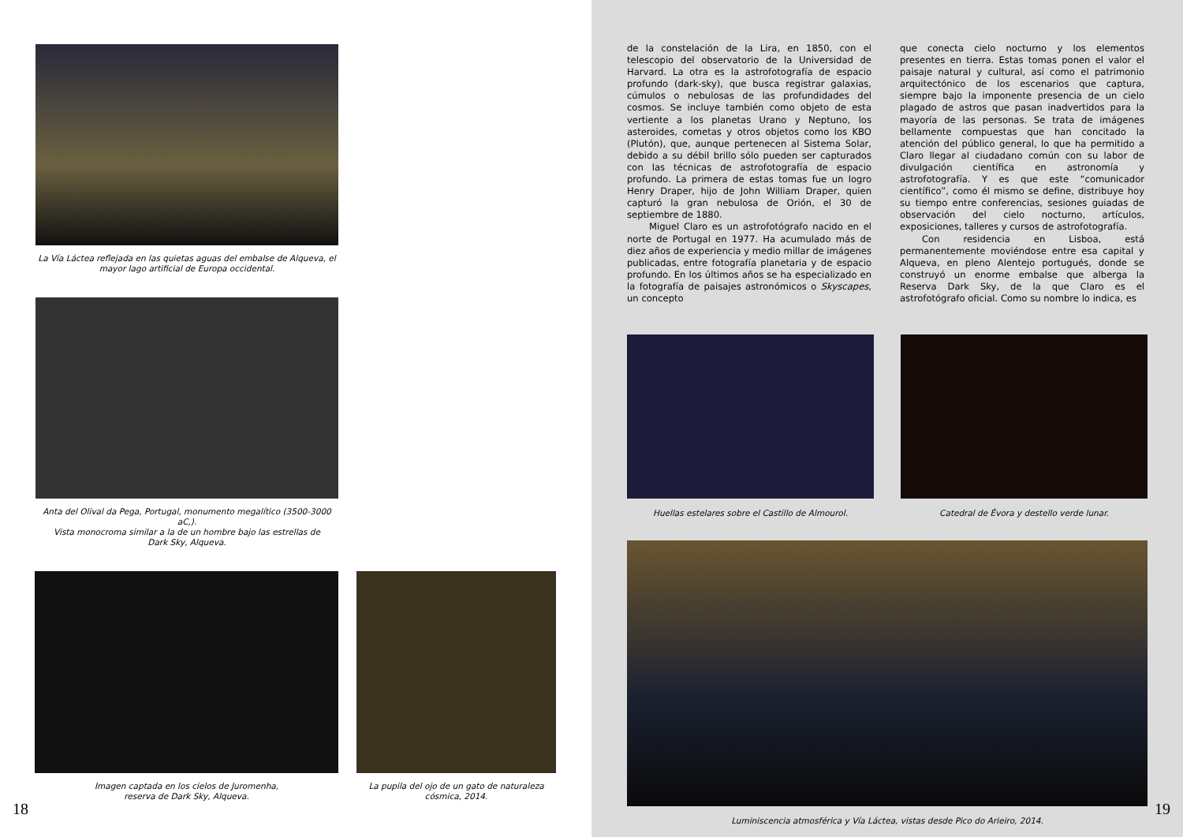La Vía Láctea reflejada en las quietas aguas del embalse de Alqueva, el mayor lago artificial de Europa occidental.
Anta del Olival da Pega, Portugal, monumento megalítico (3500-3000 aC,).
Vista monocroma similar a la de un hombre bajo las estrellas de
Dark Sky, Alqueva.
Imagen captada en los cielos de Juromenha,
reserva de Dark Sky, Alqueva.
La pupila del ojo de un gato de naturaleza
cósmica, 2014.
18
de la constelación de la Lira, en 1850, con el telescopio del observatorio de la Universidad de Harvard. La otra es la astrofotografía de espacio profundo (dark-sky), que busca registrar galaxias, cúmulos o nebulosas de las profundidades del cosmos. Se incluye también como objeto de esta vertiente a los planetas Urano y Neptuno, los asteroides, cometas y otros objetos como los KBO (Plutón), que, aunque pertenecen al Sistema Solar, debido a su débil brillo sólo pueden ser capturados con las técnicas de astrofotografía de espacio profundo. La primera de estas tomas fue un logro Henry Draper, hijo de John William Draper, quien capturó la gran nebulosa de Orión, el 30 de septiembre de 1880.
Miguel Claro es un astrofotógrafo nacido en el norte de Portugal en 1977. Ha acumulado más de diez años de experiencia y medio millar de imágenes publicadas, entre fotografía planetaria y de espacio profundo. En los últimos años se ha especializado en la fotografía de paisajes astronómicos o Skyscapes, un concepto
que conecta cielo nocturno y los elementos presentes en tierra. Estas tomas ponen el valor el paisaje natural y cultural, así como el patrimonio arquitectónico de los escenarios que captura, siempre bajo la imponente presencia de un cielo plagado de astros que pasan inadvertidos para la mayoría de las personas. Se trata de imágenes bellamente compuestas que han concitado la atención del público general, lo que ha permitido a Claro llegar al ciudadano común con su labor de divulgación científica en astronomía y astrofotografía. Y es que este “comunicador científico”, como él mismo se define, distribuye hoy su tiempo entre conferencias, sesiones guiadas de observación del cielo nocturno, artículos, exposiciones, talleres y cursos de astrofotografía.
Con residencia en Lisboa, está permanentemente moviéndose entre esa capital y Alqueva, en pleno Alentejo portugués, donde se construyó un enorme embalse que alberga la Reserva Dark Sky, de la que Claro es el astrofotógrafo oficial. Como su nombre lo indica, es
Huellas estelares sobre el Castillo de Almourol.
Catedral de Évora y destello verde lunar.
Luminiscencia atmosférica y Vía Láctea, vistas desde Pico do Arieiro, 2014.
19